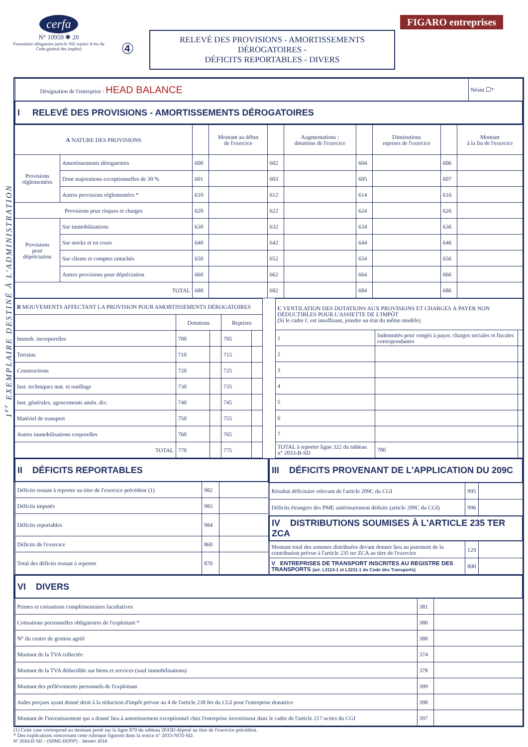cerfa
N° 10959 ✱ 20
Formulaire obligatoire (article 302 septies A bis du Code général des impôts)
④
RELEVÉ DES PROVISIONS - AMORTISSEMENTS DÉROGATOIRES -
DÉFICITS REPORTABLES - DIVERS
FIGARO entreprises
1<sup>er</sup> EXEMPLAIRE DESTINÉ À L'ADMINISTRATION
| Désignation de l'entreprise : HEAD BALANCE | Néant ☐* |
| I RELEVÉ DES PROVISIONS - AMORTISSEMENTS DÉROGATOIRES | |
| A NATURE DES PROVISIONS | | | Montant au début de l'exercice | | Augmentations : dotations de l'exercice | | Diminutions reprises de l'exercice | | Montant à la fin de l'exercice |
| --- | --- | --- | --- | --- | --- | --- | --- | --- | --- |
| Provisions réglementées | Amortissements dérogatoires | 600 | | 602 | | 604 | | 606 | |
| | Dont majorations exceptionnelles de 30 % | 601 | | 603 | | 605 | | 607 | |
| | Autres provisions réglementées * | 610 | | 612 | | 614 | | 616 | |
| Provisions pour risques et charges | | 620 | | 622 | | 624 | | 626 | |
| Provisions pour dépréciation | Sur immobilisations | 630 | | 632 | | 634 | | 636 | |
| | Sur stocks et en cours | 640 | | 642 | | 644 | | 646 | |
| | Sur clients et comptes rattachés | 650 | | 652 | | 654 | | 656 | |
| | Autres provisions pour dépréciation | 660 | | 662 | | 664 | | 666 | |
| TOTAL | | 680 | | 682 | | 684 | | 686 | |
| B MOUVEMENTS AFFECTANT LA PROVISION POUR AMORTISSEMENTS DÉROGATOIRES | | | | |
| | Dotations | | Reprises | |
| Immob. incorporelles | 700 | | 705 | |
| Terrains | 710 | | 715 | |
| Constructions | 720 | | 725 | |
| Inst. techniques mat. et outillage | 730 | | 735 | |
| Inst. générales, agencements amén. div. | 740 | | 745 | |
| Matériel de transport | 750 | | 755 | |
| Autres immobilisations corporelles | 760 | | 765 | |
| TOTAL | 770 | | 775 | |
| C VENTILATION DES DOTATIONS AUX PROVISIONS ET CHARGES À PAYER NON DÉDUCTIBLES POUR L'ASSIETTE DE L'IMPÔT (Si le cadre C est insuffisant, joindre un état du même modèle) | | | |
| 1 | Indemnités pour congés à payer, charges sociales et fiscales correspondantes | | |
| 2 | | | |
| 3 | | | |
| 4 | | | |
| 5 | | | |
| 6 | | | |
| 7 | | | |
| TOTAL à reporter ligne 322 du tableau n° 2033-B-SD | | 780 | |
| II DÉFICITS REPORTABLES | | |
| Déficits restant à reporter au titre de l'exercice précédent (1) | 982 | |
| Déficits imputés | 983 | |
| Déficits reportables | 984 | |
| Déficits de l'exercice | 860 | |
| Total des déficits restant à reporter | 870 | |
| III DÉFICITS PROVENANT DE L'APPLICATION DU 209C | | |
| Résultat déficitaire relevant de l'article 209C du CGI | 995 | |
| Déficits étrangers des PME antérieurement déduits (article 209C du CGI) | 996 | |
| IV DISTRIBUTIONS SOUMISES À L'ARTICLE 235 TER ZCA | | |
| Montant total des sommes distribuées devant donner lieu au paiement de la contribution prévue à l'article 235 ter ZCA au titre de l'exercice | 129 | |
| V ENTREPRISES DE TRANSPORT INSCRITES AU REGISTRE DES TRANSPORTS (art. L3113-1 et L3211-1 du Code des Transports) | 800 | |
| VI DIVERS | | |
| Primes et cotisations complémentaires facultatives | 381 | |
| Cotisations personnelles obligatoires de l'exploitant * | 380 | |
| N° du centre de gestion agréé | 388 | |
| Montant de la TVA collectée | 374 | |
| Montant de la TVA déductible sur biens et services (sauf immobilisations) | 378 | |
| Montant des prélèvements personnels de l'exploitant | 399 | |
| Aides perçues ayant donné droit à la réduction d'impôt prévue au 4 de l'article 238 bis du CGI pour l'entreprise donatrice | 398 | |
| Montant de l'investissement qui a donné lieu à amortissement exceptionnel chez l'entreprise investisseur dans le cadre de l'article 217 octies du CGI | 397 | |
(1) Cette case correspond au montant porté sur la ligne 870 du tableau 2033D déposé au titre de l'exercice précédent.
* Des explications concernant cette rubrique figurent dans la notice n° 2033-NOT-SD.
N° 2033-D-SD – (SDNC-DGFiP) - Janvier 2018